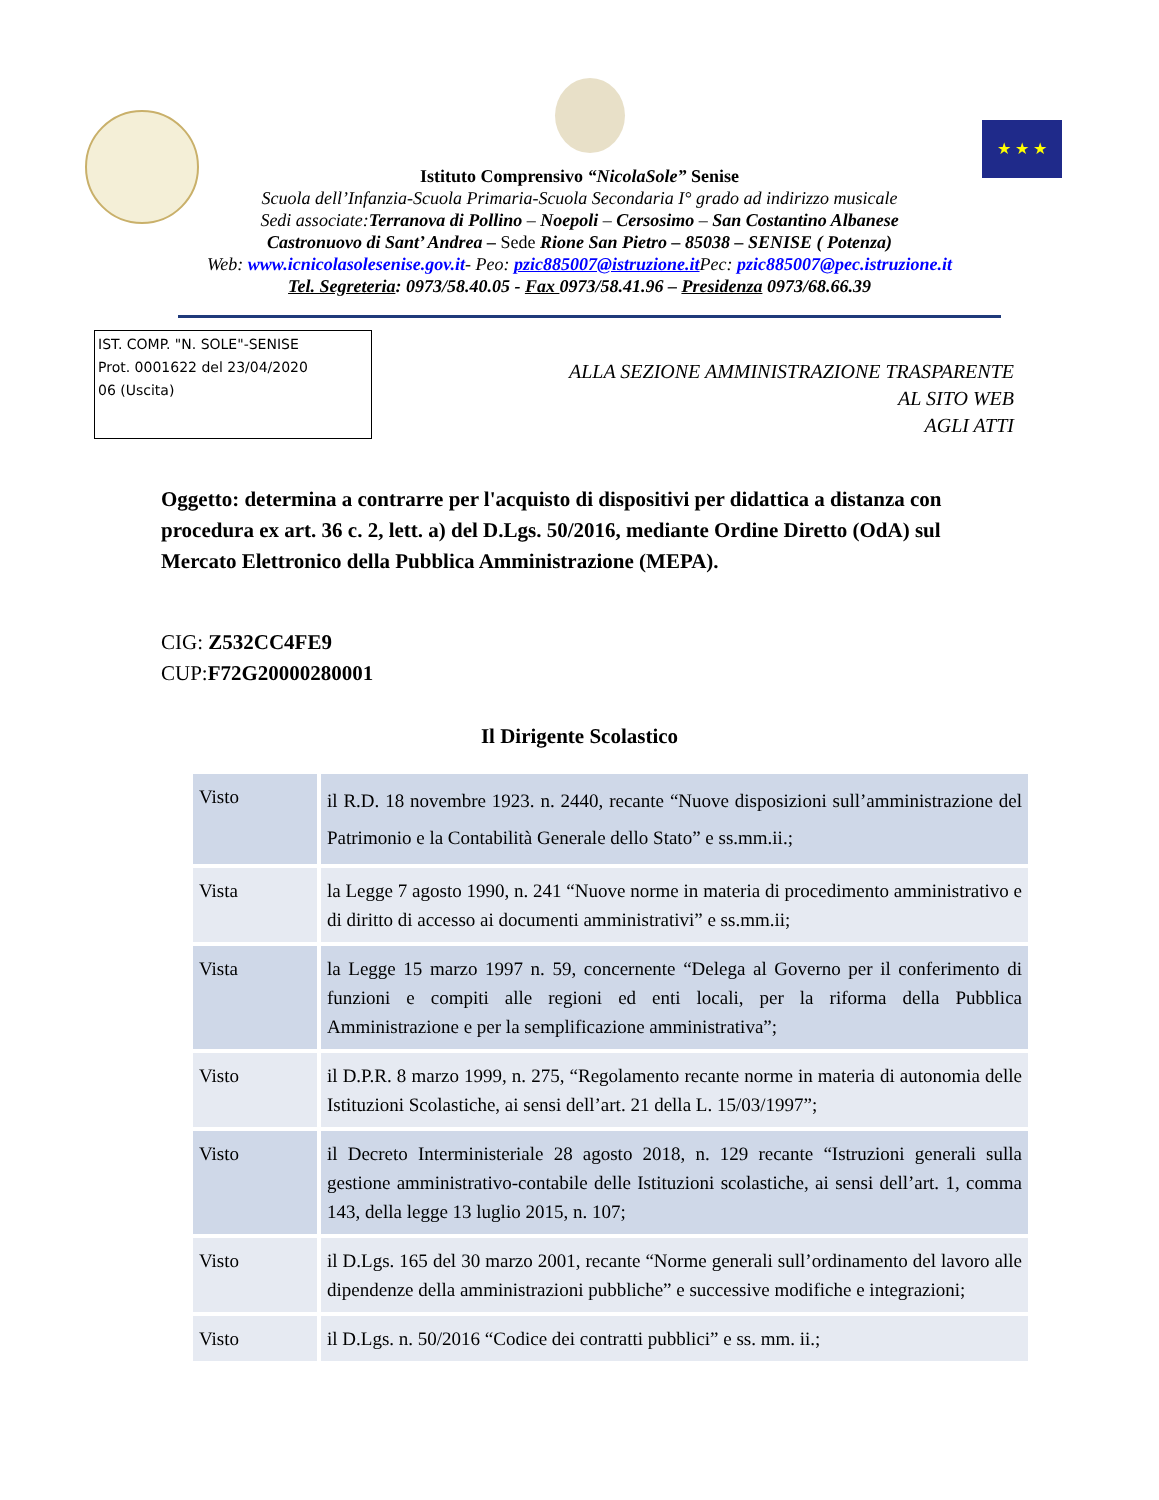★ ★ ★
Istituto Comprensivo “NicolaSole” Senise
Scuola dell’Infanzia-Scuola Primaria-Scuola Secondaria I° grado ad indirizzo musicale
Sedi associate:Terranova di Pollino – Noepoli – Cersosimo – San Costantino Albanese
Castronuovo di Sant’ Andrea – Sede Rione San Pietro – 85038 – SENISE ( Potenza)
Web: www.icnicolasolesenise.gov.it- Peo: pzic885007@istruzione.it Pec: pzic885007@pec.istruzione.it
Tel. Segreteria: 0973/58.40.05 - Fax 0973/58.41.96 – Presidenza 0973/68.66.39
IST. COMP. "N. SOLE"-SENISE
Prot. 0001622 del 23/04/2020
06 (Uscita)
ALLA SEZIONE AMMINISTRAZIONE TRASPARENTE
AL SITO WEB
AGLI ATTI
Oggetto: determina a contrarre per l'acquisto di dispositivi per didattica a distanza con procedura ex art. 36 c. 2, lett. a) del D.Lgs. 50/2016, mediante Ordine Diretto (OdA) sul Mercato Elettronico della Pubblica Amministrazione (MEPA).
CIG: Z532CC4FE9
CUP:F72G20000280001
Il Dirigente Scolastico
| Visto | il R.D. 18 novembre 1923. n. 2440, recante “Nuove disposizioni sull’amministrazione del Patrimonio e la Contabilità Generale dello Stato” e ss.mm.ii.; |
| Vista | la Legge 7 agosto 1990, n. 241 “Nuove norme in materia di procedimento amministrativo e di diritto di accesso ai documenti amministrativi” e ss.mm.ii; |
| Vista | la Legge 15 marzo 1997 n. 59, concernente “Delega al Governo per il conferimento di funzioni e compiti alle regioni ed enti locali, per la riforma della Pubblica Amministrazione e per la semplificazione amministrativa”; |
| Visto | il D.P.R. 8 marzo 1999, n. 275, “Regolamento recante norme in materia di autonomia delle Istituzioni Scolastiche, ai sensi dell’art. 21 della L. 15/03/1997”; |
| Visto | il Decreto Interministeriale 28 agosto 2018, n. 129 recante “Istruzioni generali sulla gestione amministrativo-contabile delle Istituzioni scolastiche, ai sensi dell’art. 1, comma 143, della legge 13 luglio 2015, n. 107; |
| Visto | il D.Lgs. 165 del 30 marzo 2001, recante “Norme generali sull’ordinamento del lavoro alle dipendenze della amministrazioni pubbliche” e successive modifiche e integrazioni; |
| Visto | il D.Lgs. n. 50/2016 “Codice dei contratti pubblici” e ss. mm. ii.; |